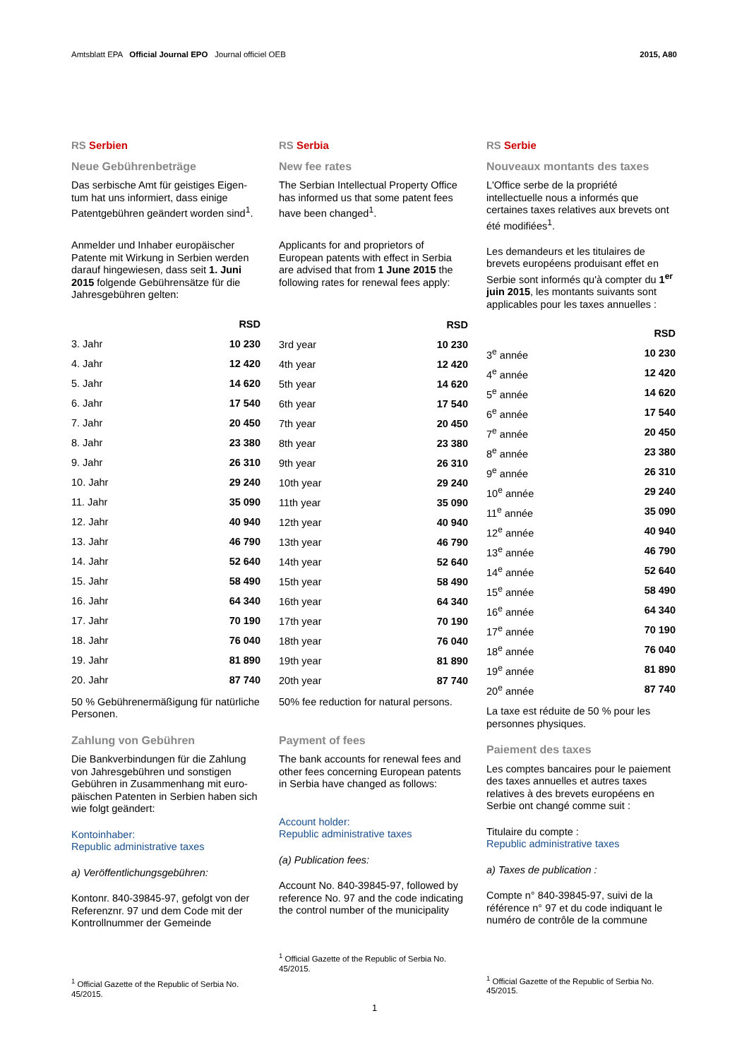Amtsblatt EPA Official Journal EPO Journal officiel OEB
2015, A80
RS Serbien
Neue Gebührenbeträge
Das serbische Amt für geistiges Eigen­tum hat uns informiert, dass einige Patentgebühren geändert worden sind<sup>1</sup>.
Anmelder und Inhaber europäischer Patente mit Wirkung in Serbien werden darauf hingewiesen, dass seit 1. Juni 2015 folgende Gebührensätze für die Jahresgebühren gelten:
| | RSD |
| --- | --- |
| 3. Jahr | 10 230 |
| 4. Jahr | 12 420 |
| 5. Jahr | 14 620 |
| 6. Jahr | 17 540 |
| 7. Jahr | 20 450 |
| 8. Jahr | 23 380 |
| 9. Jahr | 26 310 |
| 10. Jahr | 29 240 |
| 11. Jahr | 35 090 |
| 12. Jahr | 40 940 |
| 13. Jahr | 46 790 |
| 14. Jahr | 52 640 |
| 15. Jahr | 58 490 |
| 16. Jahr | 64 340 |
| 17. Jahr | 70 190 |
| 18. Jahr | 76 040 |
| 19. Jahr | 81 890 |
| 20. Jahr | 87 740 |
50 % Gebührenermäßigung für natür­liche Personen.
Zahlung von Gebühren
Die Bankverbindungen für die Zahlung von Jahresgebühren und sonstigen Gebühren in Zusammenhang mit euro­päischen Patenten in Serbien haben sich wie folgt geändert:
Kontoinhaber:
Republic administrative taxes
a) Veröffentlichungsgebühren:
Kontonr. 840-39845-97, gefolgt von der Referenznr. 97 und dem Code mit der Kontrollnummer der Gemeinde
<sup>1</sup> Official Gazette of the Republic of Serbia No. 45/2015.
RS Serbia
New fee rates
The Serbian Intellectual Property Office has informed us that some patent fees have been changed<sup>1</sup>.
Applicants for and proprietors of European patents with effect in Serbia are advised that from 1 June 2015 the following rates for renewal fees apply:
| | RSD |
| --- | --- |
| 3rd year | 10 230 |
| 4th year | 12 420 |
| 5th year | 14 620 |
| 6th year | 17 540 |
| 7th year | 20 450 |
| 8th year | 23 380 |
| 9th year | 26 310 |
| 10th year | 29 240 |
| 11th year | 35 090 |
| 12th year | 40 940 |
| 13th year | 46 790 |
| 14th year | 52 640 |
| 15th year | 58 490 |
| 16th year | 64 340 |
| 17th year | 70 190 |
| 18th year | 76 040 |
| 19th year | 81 890 |
| 20th year | 87 740 |
50% fee reduction for natural persons.
Payment of fees
The bank accounts for renewal fees and other fees concerning European patents in Serbia have changed as follows:
Account holder:
Republic administrative taxes
(a) Publication fees:
Account No. 840-39845-97, followed by reference No. 97 and the code indicating the control number of the municipality
<sup>1</sup> Official Gazette of the Republic of Serbia No. 45/2015.
RS Serbie
Nouveaux montants des taxes
L'Office serbe de la propriété intellectuelle nous a informés que certaines taxes relatives aux brevets ont été modifiées<sup>1</sup>.
Les demandeurs et les titulaires de brevets européens produisant effet en Serbie sont informés qu'à compter du 1<sup>er</sup> juin 2015, les montants suivants sont applicables pour les taxes annuelles :
| | RSD |
| --- | --- |
| 3<sup>e</sup> année | 10 230 |
| 4<sup>e</sup> année | 12 420 |
| 5<sup>e</sup> année | 14 620 |
| 6<sup>e</sup> année | 17 540 |
| 7<sup>e</sup> année | 20 450 |
| 8<sup>e</sup> année | 23 380 |
| 9<sup>e</sup> année | 26 310 |
| 10<sup>e</sup> année | 29 240 |
| 11<sup>e</sup> année | 35 090 |
| 12<sup>e</sup> année | 40 940 |
| 13<sup>e</sup> année | 46 790 |
| 14<sup>e</sup> année | 52 640 |
| 15<sup>e</sup> année | 58 490 |
| 16<sup>e</sup> année | 64 340 |
| 17<sup>e</sup> année | 70 190 |
| 18<sup>e</sup> année | 76 040 |
| 19<sup>e</sup> année | 81 890 |
| 20<sup>e</sup> année | 87 740 |
La taxe est réduite de 50 % pour les personnes physiques.
Paiement des taxes
Les comptes bancaires pour le paiement des taxes annuelles et autres taxes relatives à des brevets européens en Serbie ont changé comme suit :
Titulaire du compte :
Republic administrative taxes
a) Taxes de publication :
Compte n° 840-39845-97, suivi de la référence n° 97 et du code indiquant le numéro de contrôle de la commune
<sup>1</sup> Official Gazette of the Republic of Serbia No. 45/2015.
1